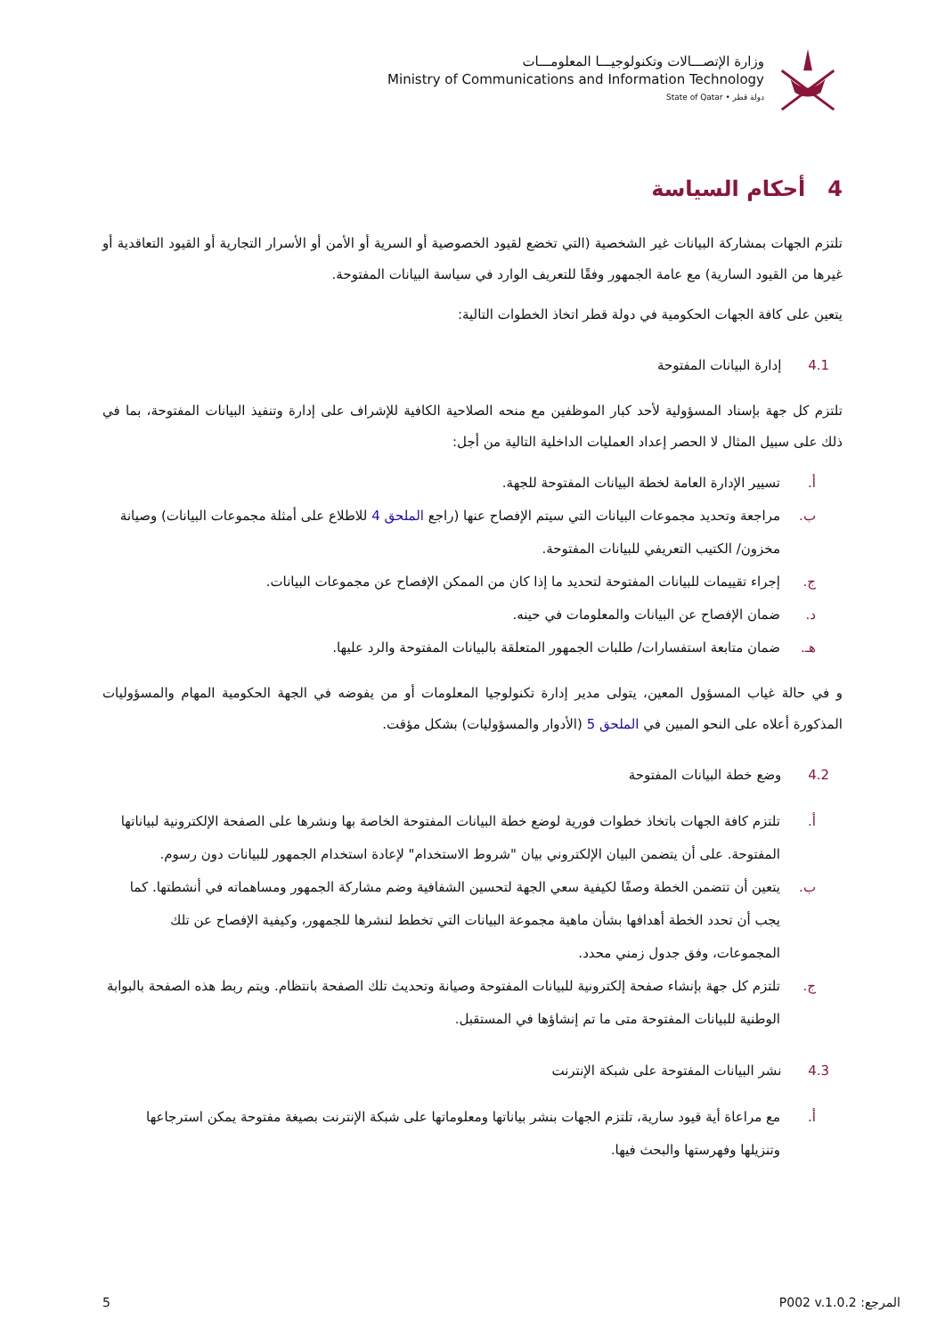وزارة الإتصـــالات وتكنولوجيـــا المعلومـــات
Ministry of Communications and Information Technology
State of Qatar • دولة قطر
4 أحكام السياسة
تلتزم الجهات بمشاركة البيانات غير الشخصية (التي تخضع لقيود الخصوصية أو السرية أو الأمن أو الأسرار التجارية أو القيود التعاقدية أو غيرها من القيود السارية) مع عامة الجمهور وفقًا للتعريف الوارد في سياسة البيانات المفتوحة.
يتعين على كافة الجهات الحكومية في دولة قطر اتخاذ الخطوات التالية:
4.1 إدارة البيانات المفتوحة
تلتزم كل جهة بإسناد المسؤولية لأحد كبار الموظفين مع منحه الصلاحية الكافية للإشراف على إدارة وتنفيذ البيانات المفتوحة، بما في ذلك على سبيل المثال لا الحصر إعداد العمليات الداخلية التالية من أجل:
أ. تسيير الإدارة العامة لخطة البيانات المفتوحة للجهة.
ب. مراجعة وتحديد مجموعات البيانات التي سيتم الإفصاح عنها (راجع الملحق 4 للاطلاع على أمثلة مجموعات البيانات) وصيانة مخزون/ الكتيب التعريفي للبيانات المفتوحة.
ج. إجراء تقييمات للبيانات المفتوحة لتحديد ما إذا كان من الممكن الإفصاح عن مجموعات البيانات.
د. ضمان الإفصاح عن البيانات والمعلومات في حينه.
هـ. ضمان متابعة استفسارات/ طلبات الجمهور المتعلقة بالبيانات المفتوحة والرد عليها.
و في حالة غياب المسؤول المعين، يتولى مدير إدارة تكنولوجيا المعلومات أو من يفوضه في الجهة الحكومية المهام والمسؤوليات المذكورة أعلاه على النحو المبين في الملحق 5 (الأدوار والمسؤوليات) بشكل مؤقت.
4.2 وضع خطة البيانات المفتوحة
أ. تلتزم كافة الجهات باتخاذ خطوات فورية لوضع خطة البيانات المفتوحة الخاصة بها ونشرها على الصفحة الإلكترونية لبياناتها المفتوحة. على أن يتضمن البيان الإلكتروني بيان "شروط الاستخدام" لإعادة استخدام الجمهور للبيانات دون رسوم.
ب. يتعين أن تتضمن الخطة وصفًا لكيفية سعي الجهة لتحسين الشفافية وضم مشاركة الجمهور ومساهماته في أنشطتها. كما يجب أن تحدد الخطة أهدافها بشأن ماهية مجموعة البيانات التي تخطط لنشرها للجمهور، وكيفية الإفصاح عن تلك المجموعات، وفق جدول زمني محدد.
ج. تلتزم كل جهة بإنشاء صفحة إلكترونية للبيانات المفتوحة وصيانة وتحديث تلك الصفحة بانتظام. ويتم ربط هذه الصفحة بالبوابة الوطنية للبيانات المفتوحة متى ما تم إنشاؤها في المستقبل.
4.3 نشر البيانات المفتوحة على شبكة الإنترنت
أ. مع مراعاة أية قيود سارية، تلتزم الجهات بنشر بياناتها ومعلوماتها على شبكة الإنترنت بصيغة مفتوحة يمكن استرجاعها وتنزيلها وفهرستها والبحث فيها.
المرجع: P002 v.1.0.2 5